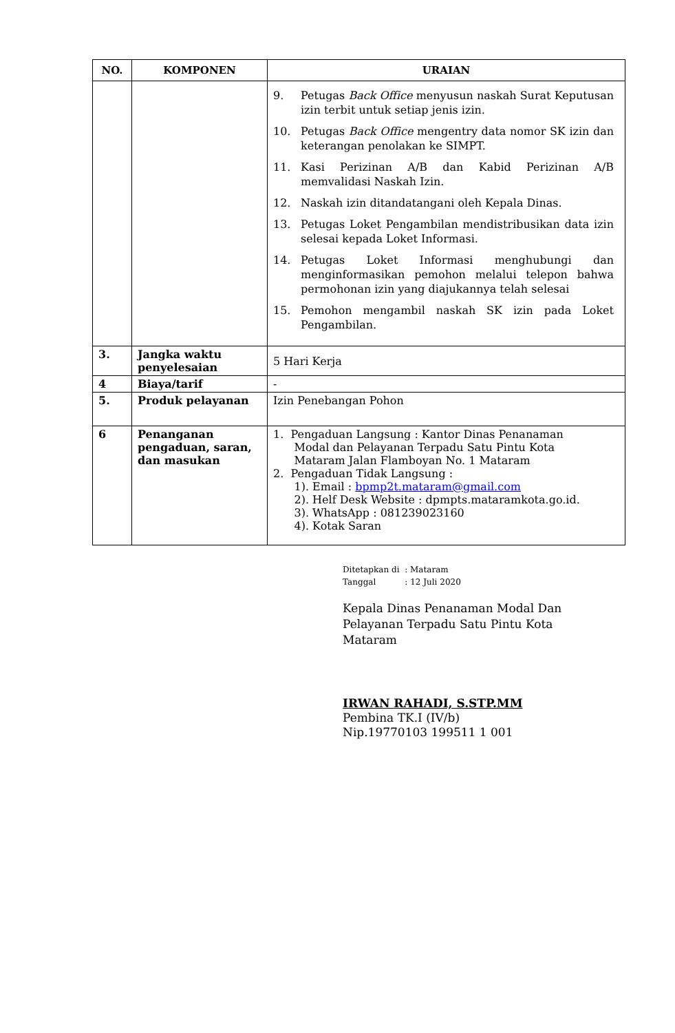| NO. | KOMPONEN | URAIAN |
| --- | --- | --- |
| | | 9. Petugas Back Office menyusun naskah Surat Keputusan izin terbit untuk setiap jenis izin. 10. Petugas Back Office mengentry data nomor SK izin dan keterangan penolakan ke SIMPT. 11. Kasi Perizinan A/B dan Kabid Perizinan A/B memvalidasi Naskah Izin. 12. Naskah izin ditandatangani oleh Kepala Dinas. 13. Petugas Loket Pengambilan mendistribusikan data izin selesai kepada Loket Informasi. 14. Petugas Loket Informasi menghubungi dan menginformasikan pemohon melalui telepon bahwa permohonan izin yang diajukannya telah selesai 15. Pemohon mengambil naskah SK izin pada Loket Pengambilan. |
| 3. | Jangka waktu penyelesaian | 5 Hari Kerja |
| 4 | Biaya/tarif | - |
| 5. | Produk pelayanan | Izin Penebangan Pohon |
| 6 | Penanganan pengaduan, saran, dan masukan | 1. Pengaduan Langsung : Kantor Dinas Penanaman Modal dan Pelayanan Terpadu Satu Pintu Kota Mataram Jalan Flamboyan No. 1 Mataram 2. Pengaduan Tidak Langsung : 1). Email : bpmp2t.mataram@gmail.com 2). Helf Desk Website : dpmpts.mataramkota.go.id. 3). WhatsApp : 081239023160 4). Kotak Saran |
Ditetapkan di : Mataram
Tanggal : 12 Juli 2020
Kepala Dinas Penanaman Modal Dan
Pelayanan Terpadu Satu Pintu Kota
Mataram
IRWAN RAHADI, S.STP.MM
Pembina TK.I (IV/b)
Nip.19770103 199511 1 001